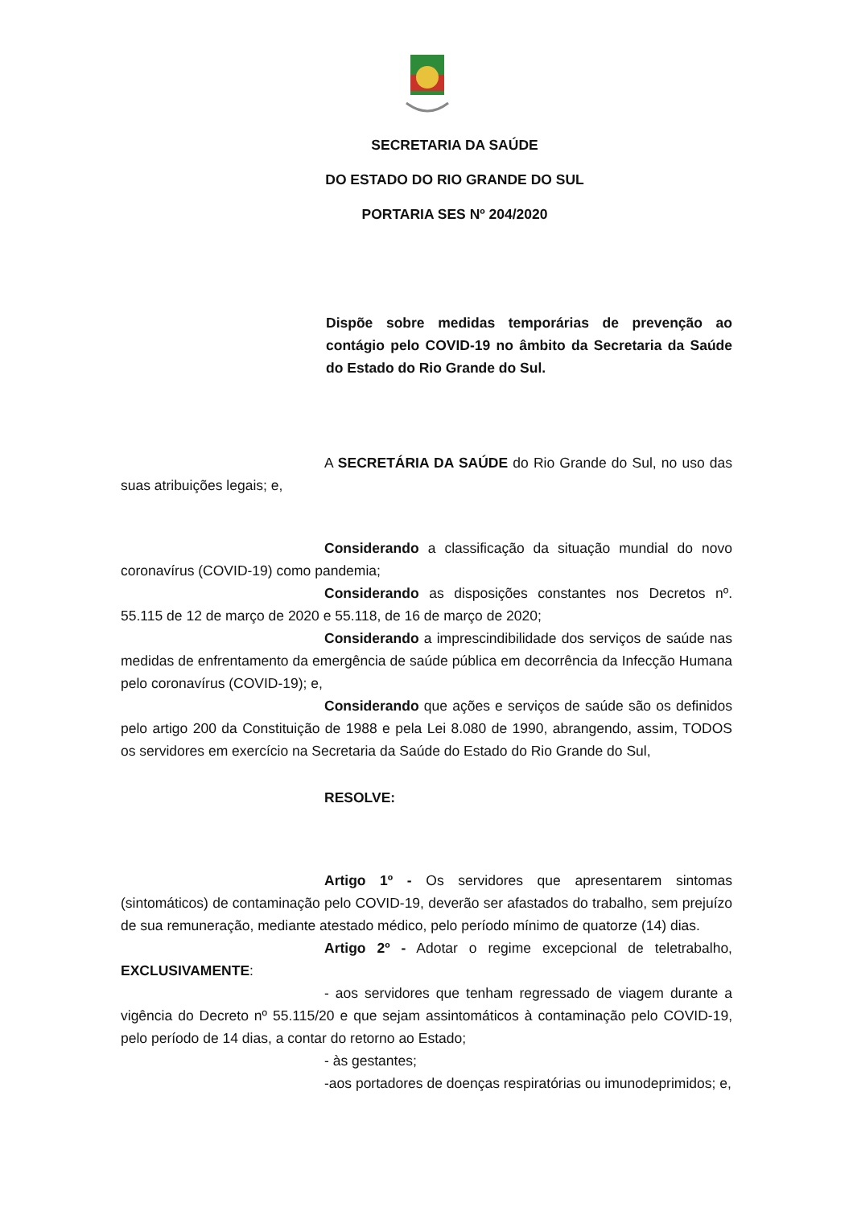SECRETARIA DA SAÚDE
DO ESTADO DO RIO GRANDE DO SUL
PORTARIA SES Nº 204/2020
Dispõe sobre medidas temporárias de prevenção ao contágio pelo COVID-19 no âmbito da Secretaria da Saúde do Estado do Rio Grande do Sul.
A SECRETÁRIA DA SAÚDE do Rio Grande do Sul, no uso das suas atribuições legais; e,
Considerando a classificação da situação mundial do novo coronavírus (COVID-19) como pandemia;
Considerando as disposições constantes nos Decretos nº. 55.115 de 12 de março de 2020 e 55.118, de 16 de março de 2020;
Considerando a imprescindibilidade dos serviços de saúde nas medidas de enfrentamento da emergência de saúde pública em decorrência da Infecção Humana pelo coronavírus (COVID-19); e,
Considerando que ações e serviços de saúde são os definidos pelo artigo 200 da Constituição de 1988 e pela Lei 8.080 de 1990, abrangendo, assim, TODOS os servidores em exercício na Secretaria da Saúde do Estado do Rio Grande do Sul,
RESOLVE:
Artigo 1º - Os servidores que apresentarem sintomas (sintomáticos) de contaminação pelo COVID-19, deverão ser afastados do trabalho, sem prejuízo de sua remuneração, mediante atestado médico, pelo período mínimo de quatorze (14) dias.
Artigo 2º - Adotar o regime excepcional de teletrabalho, EXCLUSIVAMENTE:
- aos servidores que tenham regressado de viagem durante a vigência do Decreto nº 55.115/20 e que sejam assintomáticos à contaminação pelo COVID-19, pelo período de 14 dias, a contar do retorno ao Estado;
- às gestantes;
-aos portadores de doenças respiratórias ou imunodeprimidos; e,